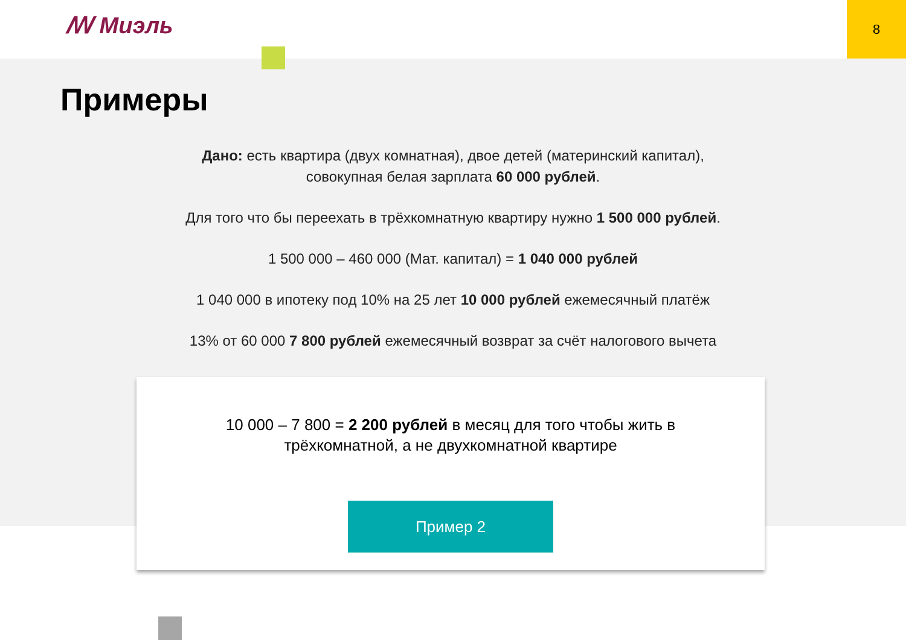ꟿ Миэль
8
Примеры
Дано: есть квартира (двух комнатная), двое детей (материнский капитал),
совокупная белая зарплата 60 000 рублей.
Для того что бы переехать в трёхкомнатную квартиру нужно 1 500 000 рублей.
1 500 000 – 460 000 (Мат. капитал) = 1 040 000 рублей
1 040 000 в ипотеку под 10% на 25 лет 10 000 рублей ежемесячный платёж
13% от 60 000 7 800 рублей ежемесячный возврат за счёт налогового вычета
10 000 – 7 800 = 2 200 рублей в месяц для того чтобы жить в
трёхкомнатной, а не двухкомнатной квартире
Пример 2